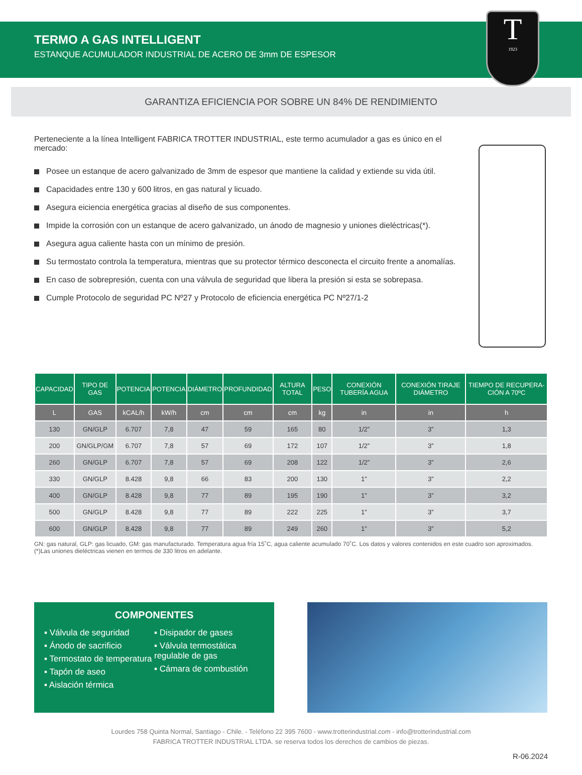TERMO A GAS INTELLIGENT
ESTANQUE ACUMULADOR INDUSTRIAL DE ACERO DE 3mm DE ESPESOR
T
1923
GARANTIZA EFICIENCIA POR SOBRE UN 84% DE RENDIMIENTO
Perteneciente a la línea Intelligent FABRICA TROTTER INDUSTRIAL, este termo acumulador a gas es único en el mercado:
Posee un estanque de acero galvanizado de 3mm de espesor que mantiene la calidad y extiende su vida útil.
Capacidades entre 130 y 600 litros, en gas natural y licuado.
Asegura eiciencia energética gracias al diseño de sus componentes.
Impide la corrosión con un estanque de acero galvanizado, un ánodo de magnesio y uniones dieléctricas(*).
Asegura agua caliente hasta con un mínimo de presión.
Su termostato controla la temperatura, mientras que su protector térmico desconecta el circuito frente a anomalías.
En caso de sobrepresión, cuenta con una válvula de seguridad que libera la presión si esta se sobrepasa.
Cumple Protocolo de seguridad PC Nº27 y Protocolo de eficiencia energética PC Nº27/1-2
| CAPACIDAD | TIPO DE GAS | POTENCIA | POTENCIA | DIÁMETRO | PROFUNDIDAD | ALTURA TOTAL | PESO | CONEXIÓN TUBERÍA AGUA | CONEXIÓN TIRAJE DIÁMETRO | TIEMPO DE RECUPERA-CIÓN A 70ºC |
| --- | --- | --- | --- | --- | --- | --- | --- | --- | --- | --- |
| L | GAS | kCAL/h | kW/h | cm | cm | cm | kg | in | in | h |
| 130 | GN/GLP | 6.707 | 7,8 | 47 | 59 | 165 | 80 | 1/2” | 3” | 1,3 |
| 200 | GN/GLP/GM | 6.707 | 7,8 | 57 | 69 | 172 | 107 | 1/2” | 3” | 1,8 |
| 260 | GN/GLP | 6.707 | 7,8 | 57 | 69 | 208 | 122 | 1/2” | 3” | 2,6 |
| 330 | GN/GLP | 8.428 | 9,8 | 66 | 83 | 200 | 130 | 1” | 3” | 2,2 |
| 400 | GN/GLP | 8.428 | 9,8 | 77 | 89 | 195 | 190 | 1” | 3” | 3,2 |
| 500 | GN/GLP | 8.428 | 9,8 | 77 | 89 | 222 | 225 | 1” | 3” | 3,7 |
| 600 | GN/GLP | 8.428 | 9,8 | 77 | 89 | 249 | 260 | 1” | 3” | 5,2 |
GN: gas natural, GLP: gas licuado, GM: gas manufacturado. Temperatura agua fría 15˚C, agua caliente acumulado 70˚C. Los datos y valores contenidos en este cuadro son aproximados. (*)Las uniones dieléctricas vienen en termos de 330 litros en adelante.
COMPONENTES
▪ Válvula de seguridad
▪ Ánodo de sacrificio
▪ Termostato de temperatura
▪ Tapón de aseo
▪ Aislación térmica
▪ Disipador de gases
▪ Válvula termostática regulable de gas
▪ Cámara de combustión
Lourdes 758 Quinta Normal, Santiago - Chile. - Teléfono 22 395 7600 - www.trotterindustrial.com - info@trotterindustrial.com
FABRICA TROTTER INDUSTRIAL LTDA. se reserva todos los derechos de cambios de piezas.
R-06.2024